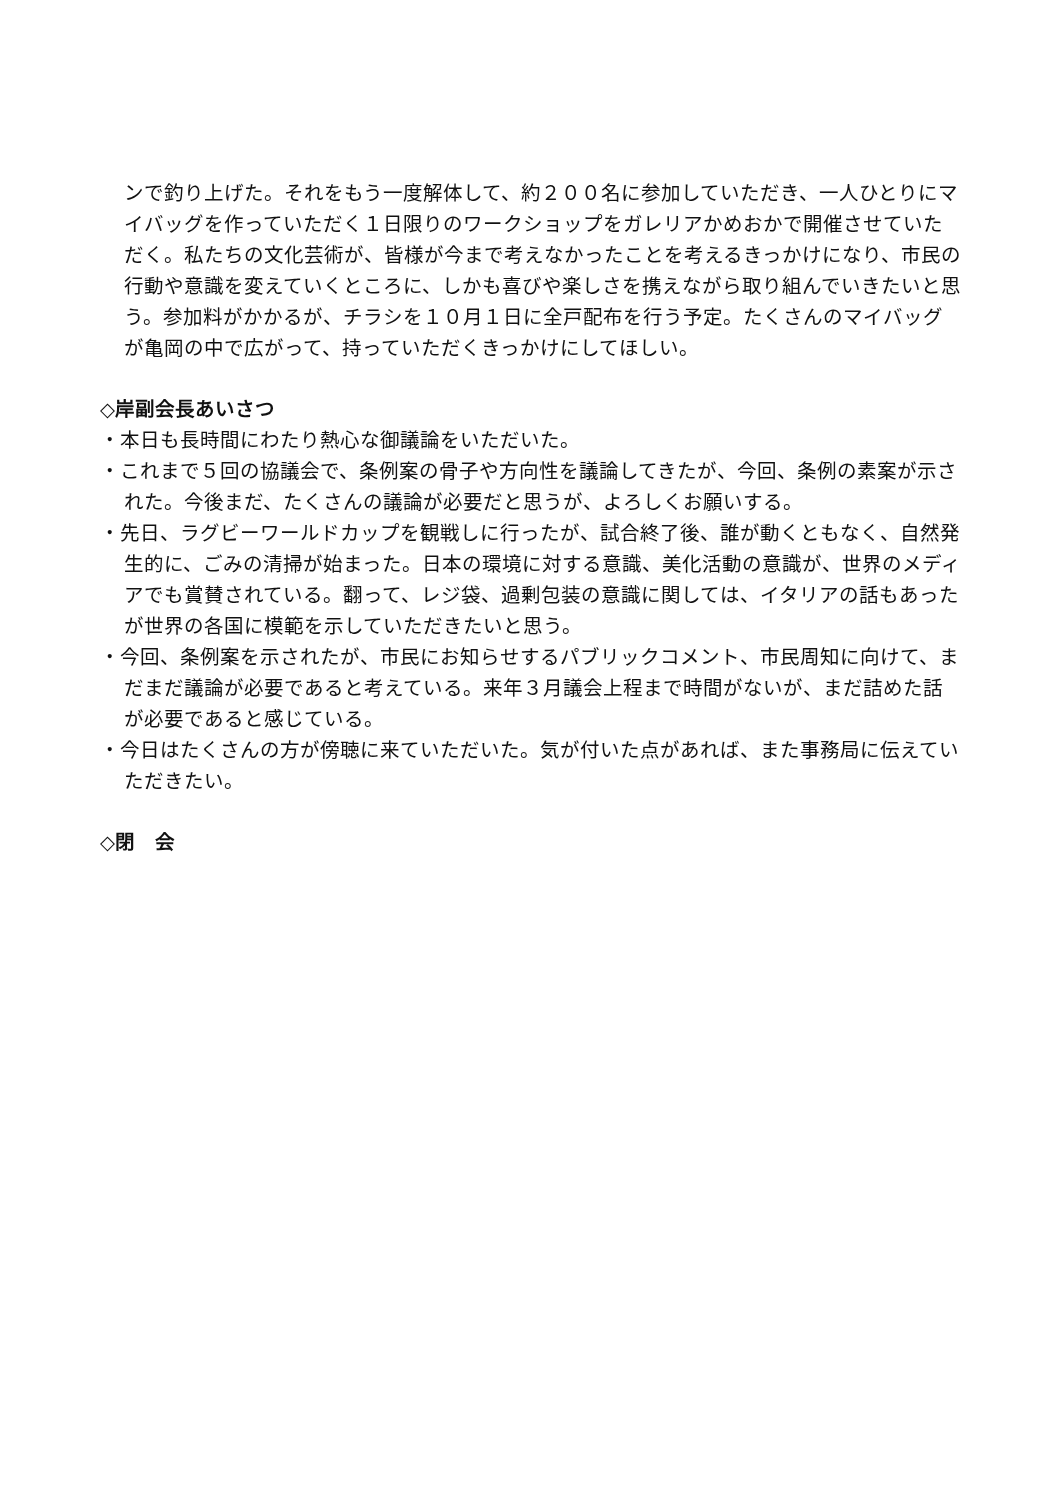ンで釣り上げた。それをもう一度解体して、約２００名に参加していただき、一人ひとりにマイバッグを作っていただく１日限りのワークショップをガレリアかめおかで開催させていただく。私たちの文化芸術が、皆様が今まで考えなかったことを考えるきっかけになり、市民の行動や意識を変えていくところに、しかも喜びや楽しさを携えながら取り組んでいきたいと思う。参加料がかかるが、チラシを１０月１日に全戸配布を行う予定。たくさんのマイバッグが亀岡の中で広がって、持っていただくきっかけにしてほしい。
◇岸副会長あいさつ
・本日も長時間にわたり熱心な御議論をいただいた。
・これまで５回の協議会で、条例案の骨子や方向性を議論してきたが、今回、条例の素案が示された。今後まだ、たくさんの議論が必要だと思うが、よろしくお願いする。
・先日、ラグビーワールドカップを観戦しに行ったが、試合終了後、誰が動くともなく、自然発生的に、ごみの清掃が始まった。日本の環境に対する意識、美化活動の意識が、世界のメディアでも賞賛されている。翻って、レジ袋、過剰包装の意識に関しては、イタリアの話もあったが世界の各国に模範を示していただきたいと思う。
・今回、条例案を示されたが、市民にお知らせするパブリックコメント、市民周知に向けて、まだまだ議論が必要であると考えている。来年３月議会上程まで時間がないが、まだ詰めた話が必要であると感じている。
・今日はたくさんの方が傍聴に来ていただいた。気が付いた点があれば、また事務局に伝えていただきたい。
◇閉　会